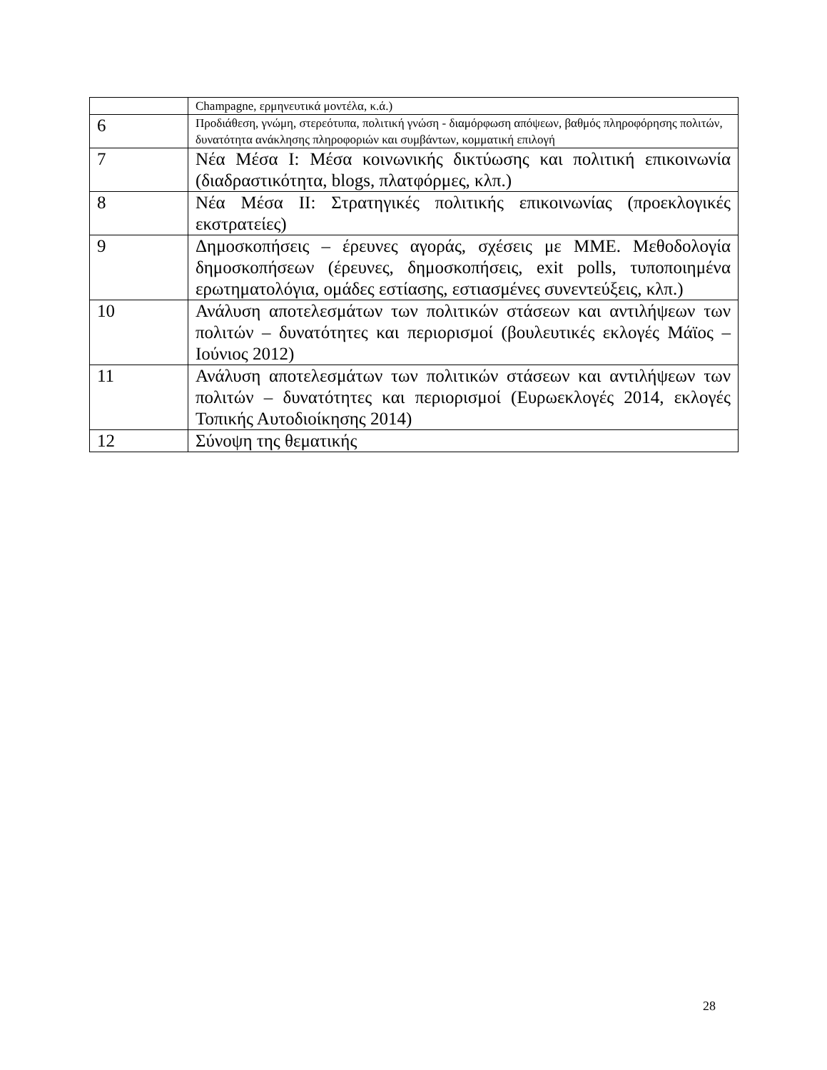| | Champagne, ερμηνευτικά μοντέλα, κ.ά.) |
| 6 | Προδιάθεση, γνώμη, στερεότυπα, πολιτική γνώση - διαμόρφωση απόψεων, βαθμός πληροφόρησης πολιτών, δυνατότητα ανάκλησης πληροφοριών και συμβάντων, κομματική επιλογή |
| 7 | Νέα Μέσα Ι: Μέσα κοινωνικής δικτύωσης και πολιτική επικοινωνία (διαδραστικότητα, blogs, πλατφόρμες, κλπ.) |
| 8 | Νέα Μέσα ΙΙ: Στρατηγικές πολιτικής επικοινωνίας (προεκλογικές εκστρατείες) |
| 9 | Δημοσκοπήσεις – έρευνες αγοράς, σχέσεις με ΜΜΕ. Μεθοδολογία δημοσκοπήσεων (έρευνες, δημοσκοπήσεις, exit polls, τυποποιημένα ερωτηματολόγια, ομάδες εστίασης, εστιασμένες συνεντεύξεις, κλπ.) |
| 10 | Ανάλυση αποτελεσμάτων των πολιτικών στάσεων και αντιλήψεων των πολιτών – δυνατότητες και περιορισμοί (βουλευτικές εκλογές Μάϊος – Ιούνιος 2012) |
| 11 | Ανάλυση αποτελεσμάτων των πολιτικών στάσεων και αντιλήψεων των πολιτών – δυνατότητες και περιορισμοί (Ευρωεκλογές 2014, εκλογές Τοπικής Αυτοδιοίκησης 2014) |
| 12 | Σύνοψη της θεματικής |
28